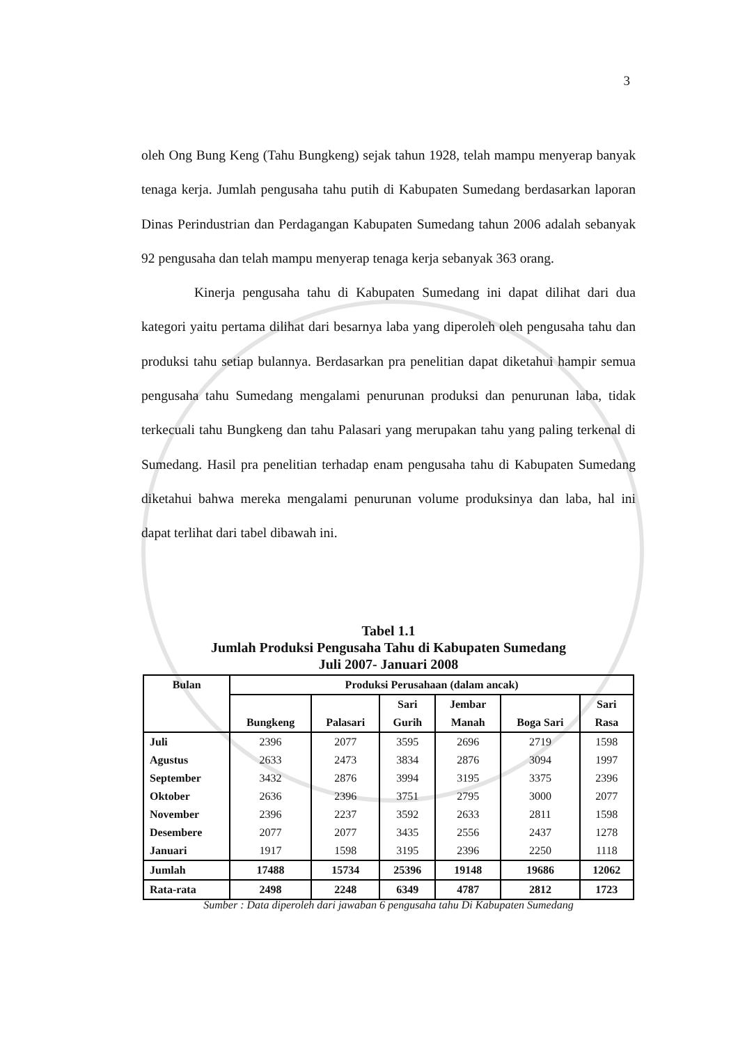3
oleh Ong Bung Keng (Tahu Bungkeng) sejak tahun 1928, telah mampu menyerap banyak tenaga kerja. Jumlah pengusaha tahu putih di Kabupaten Sumedang berdasarkan laporan Dinas Perindustrian dan Perdagangan Kabupaten Sumedang tahun 2006 adalah sebanyak 92 pengusaha dan telah mampu menyerap tenaga kerja sebanyak 363 orang.
Kinerja pengusaha tahu di Kabupaten Sumedang ini dapat dilihat dari dua kategori yaitu pertama dilihat dari besarnya laba yang diperoleh oleh pengusaha tahu dan produksi tahu setiap bulannya. Berdasarkan pra penelitian dapat diketahui hampir semua pengusaha tahu Sumedang mengalami penurunan produksi dan penurunan laba, tidak terkecuali tahu Bungkeng dan tahu Palasari yang merupakan tahu yang paling terkenal di Sumedang. Hasil pra penelitian terhadap enam pengusaha tahu di Kabupaten Sumedang diketahui bahwa mereka mengalami penurunan volume produksinya dan laba, hal ini dapat terlihat dari tabel dibawah ini.
Tabel 1.1
Jumlah Produksi Pengusaha Tahu di Kabupaten Sumedang
Juli 2007- Januari 2008
| Bulan | Produksi Perusahaan (dalam ancak) | | | | | |
| --- | --- | --- | --- | --- | --- | --- |
| | Bungkeng | Palasari | Sari Gurih | Jembar Manah | Boga Sari | Sari Rasa |
| Juli | 2396 | 2077 | 3595 | 2696 | 2719 | 1598 |
| Agustus | 2633 | 2473 | 3834 | 2876 | 3094 | 1997 |
| September | 3432 | 2876 | 3994 | 3195 | 3375 | 2396 |
| Oktober | 2636 | 2396 | 3751 | 2795 | 3000 | 2077 |
| November | 2396 | 2237 | 3592 | 2633 | 2811 | 1598 |
| Desembere | 2077 | 2077 | 3435 | 2556 | 2437 | 1278 |
| Januari | 1917 | 1598 | 3195 | 2396 | 2250 | 1118 |
| Jumlah | 17488 | 15734 | 25396 | 19148 | 19686 | 12062 |
| Rata-rata | 2498 | 2248 | 6349 | 4787 | 2812 | 1723 |
Sumber : Data diperoleh dari jawaban 6 pengusaha tahu Di Kabupaten Sumedang